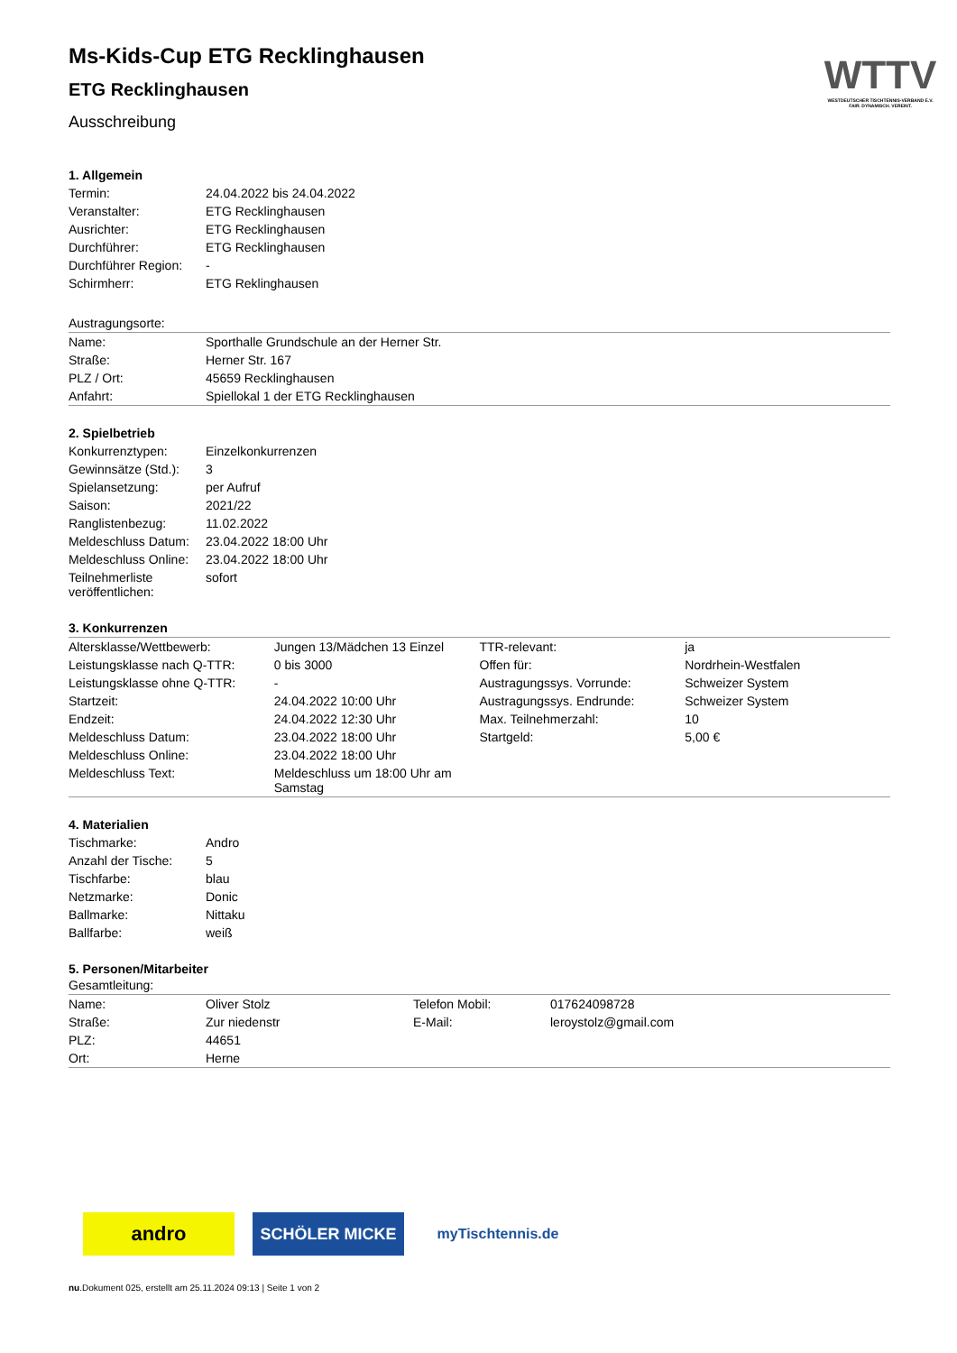WTTV
WESTDEUTSCHER TISCHTENNIS-VERBAND E.V.
FAIR. DYNAMISCH. VEREINT.
Ms-Kids-Cup ETG Recklinghausen
ETG Recklinghausen
Ausschreibung
1. Allgemein
| Termin: | 24.04.2022 bis 24.04.2022 |
| Veranstalter: | ETG Recklinghausen |
| Ausrichter: | ETG Recklinghausen |
| Durchführer: | ETG Recklinghausen |
| Durchführer Region: | - |
| Schirmherr: | ETG Reklinghausen |
Austragungsorte:
| Name: | Sporthalle Grundschule an der Herner Str. |
| Straße: | Herner Str. 167 |
| PLZ / Ort: | 45659 Recklinghausen |
| Anfahrt: | Spiellokal 1 der ETG Recklinghausen |
2. Spielbetrieb
| Konkurrenztypen: | Einzelkonkurrenzen |
| Gewinnsätze (Std.): | 3 |
| Spielansetzung: | per Aufruf |
| Saison: | 2021/22 |
| Ranglistenbezug: | 11.02.2022 |
| Meldeschluss Datum: | 23.04.2022 18:00 Uhr |
| Meldeschluss Online: | 23.04.2022 18:00 Uhr |
| Teilnehmerliste veröffentlichen: | sofort |
3. Konkurrenzen
| Altersklasse/Wettbewerb: | Jungen 13/Mädchen 13 Einzel | TTR-relevant: | ja |
| Leistungsklasse nach Q-TTR: | 0 bis 3000 | Offen für: | Nordrhein-Westfalen |
| Leistungsklasse ohne Q-TTR: | - | Austragungssys. Vorrunde: | Schweizer System |
| Startzeit: | 24.04.2022 10:00 Uhr | Austragungssys. Endrunde: | Schweizer System |
| Endzeit: | 24.04.2022 12:30 Uhr | Max. Teilnehmerzahl: | 10 |
| Meldeschluss Datum: | 23.04.2022 18:00 Uhr | Startgeld: | 5,00 € |
| Meldeschluss Online: | 23.04.2022 18:00 Uhr | | |
| Meldeschluss Text: | Meldeschluss um 18:00 Uhr am Samstag | | |
4. Materialien
| Tischmarke: | Andro |
| Anzahl der Tische: | 5 |
| Tischfarbe: | blau |
| Netzmarke: | Donic |
| Ballmarke: | Nittaku |
| Ballfarbe: | weiß |
5. Personen/Mitarbeiter
Gesamtleitung:
| Name: | Oliver Stolz | Telefon Mobil: | 017624098728 |
| Straße: | Zur niedenstr | E-Mail: | leroystolz@gmail.com |
| PLZ: | 44651 | | |
| Ort: | Herne | | |
andro
SCHÖLER MICKE myTischtennis.de
nu.Dokument 025, erstellt am 25.11.2024 09:13 | Seite 1 von 2